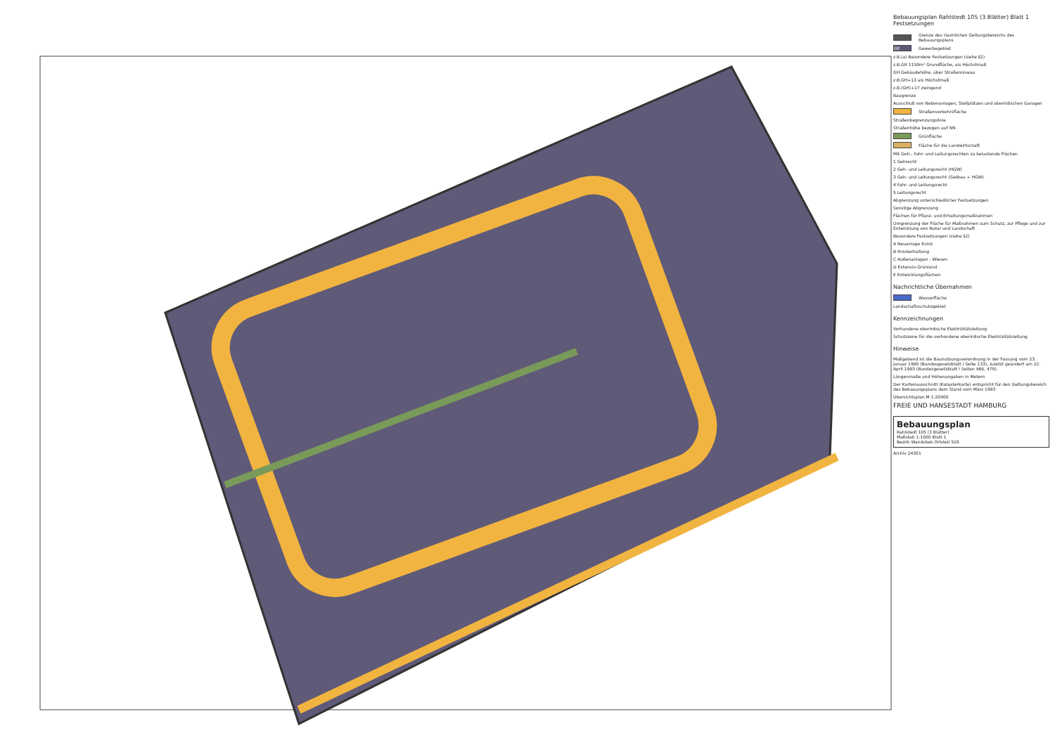Bebauungsplan Rahlstedt 105 (3 Blätter) Blatt 1
Festsetzungen
Grenze des räumlichen Geltungsbereichs des Bebauungsplans
GE Gewerbegebiet
z.B.(a) Besondere Festsetzungen (siehe §2)
z.B.GR 1150m² Grundfläche, als Höchstmaß
GH Gebäudehöhe, über Straßenniveau
z.B.GH+13 als Höchstmaß
z.B.(GH)+17 zwingend
Baugrenze
Ausschluß von Nebenanlagen, Stellplätzen und oberirdischen Garagen
Straßenverkehrsfläche
Straßenbegrenzungslinie
Straßenhöhe bezogen auf NN
Grünfläche
Fläche für die Landwirtschaft
Mit Geh-, Fahr- und Leitungsrechten zu belastende Flächen
1 Gehrecht
2 Geh- und Leitungsrecht (HGW)
3 Geh- und Leitungsrecht (Sielbau + HGW)
4 Fahr- und Leitungsrecht
5 Leitungsrecht
Abgrenzung unterschiedlicher Festsetzungen
Sonstige Abgrenzung
Flächen für Pflanz- und Erhaltungsmaßnahmen
Umgrenzung der Fläche für Maßnahmen zum Schutz, zur Pflege und zur Entwicklung von Natur und Landschaft
Besondere Festsetzungen (siehe §2)
A Neuanlage Knick
B Knickerhaltung
C Außenanlagen - Wiesen
D Extensiv-Grünland
E Entwicklungsflächen
Nachrichtliche Übernahmen
Wasserfläche
Landschaftsschutzgebiet
Kennzeichnungen
Vorhandene oberirdische Elektrizitätsleitung
Schutzzone für die vorhandene oberirdische Elektrizitätsleitung
Hinweise
Maßgebend ist die Baunutzungsverordnung in der Fassung vom 23. Januar 1990 (Bundesgesetzblatt I Seite 133), zuletzt geändert am 22. April 1993 (Bundesgesetzblatt I Seiten 466, 479).
Längenmaße und Höhenangaben in Metern
Der Kartenausschnitt (Katasterkarte) entspricht für den Geltungsbereich des Bebauungsplans dem Stand vom März 1993
Übersichtsplan M 1:20000
FREIE UND HANSESTADT HAMBURG
Bebauungsplan
Rahlstedt 105 (3 Blätter)
Maßstab 1:1000 Blatt 1
Bezirk Wandsbek Ortsteil 526
Archiv 24301